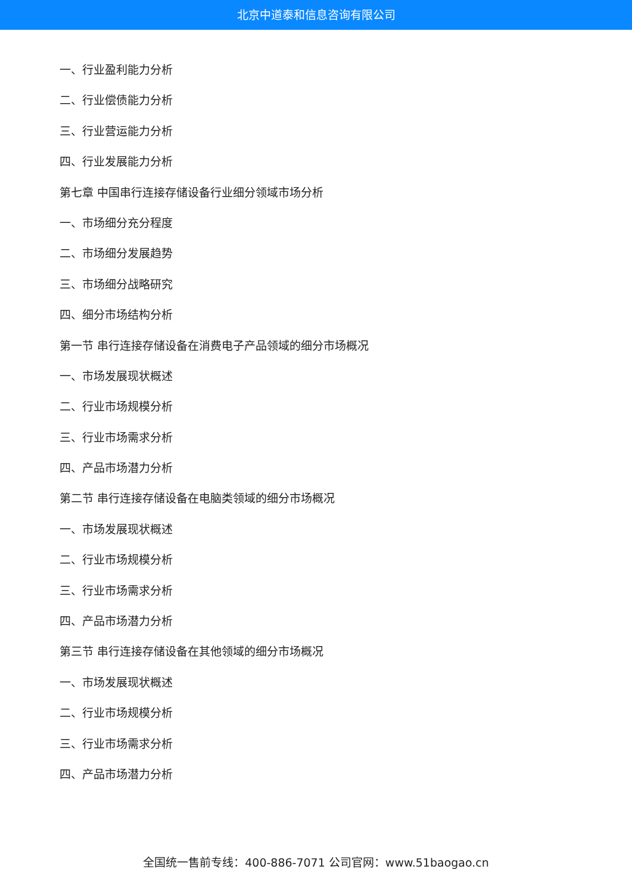北京中道泰和信息咨询有限公司
一、行业盈利能力分析
二、行业偿债能力分析
三、行业营运能力分析
四、行业发展能力分析
第七章 中国串行连接存储设备行业细分领域市场分析
一、市场细分充分程度
二、市场细分发展趋势
三、市场细分战略研究
四、细分市场结构分析
第一节 串行连接存储设备在消费电子产品领域的细分市场概况
一、市场发展现状概述
二、行业市场规模分析
三、行业市场需求分析
四、产品市场潜力分析
第二节 串行连接存储设备在电脑类领域的细分市场概况
一、市场发展现状概述
二、行业市场规模分析
三、行业市场需求分析
四、产品市场潜力分析
第三节 串行连接存储设备在其他领域的细分市场概况
一、市场发展现状概述
二、行业市场规模分析
三、行业市场需求分析
四、产品市场潜力分析
全国统一售前专线：400-886-7071 公司官网：www.51baogao.cn